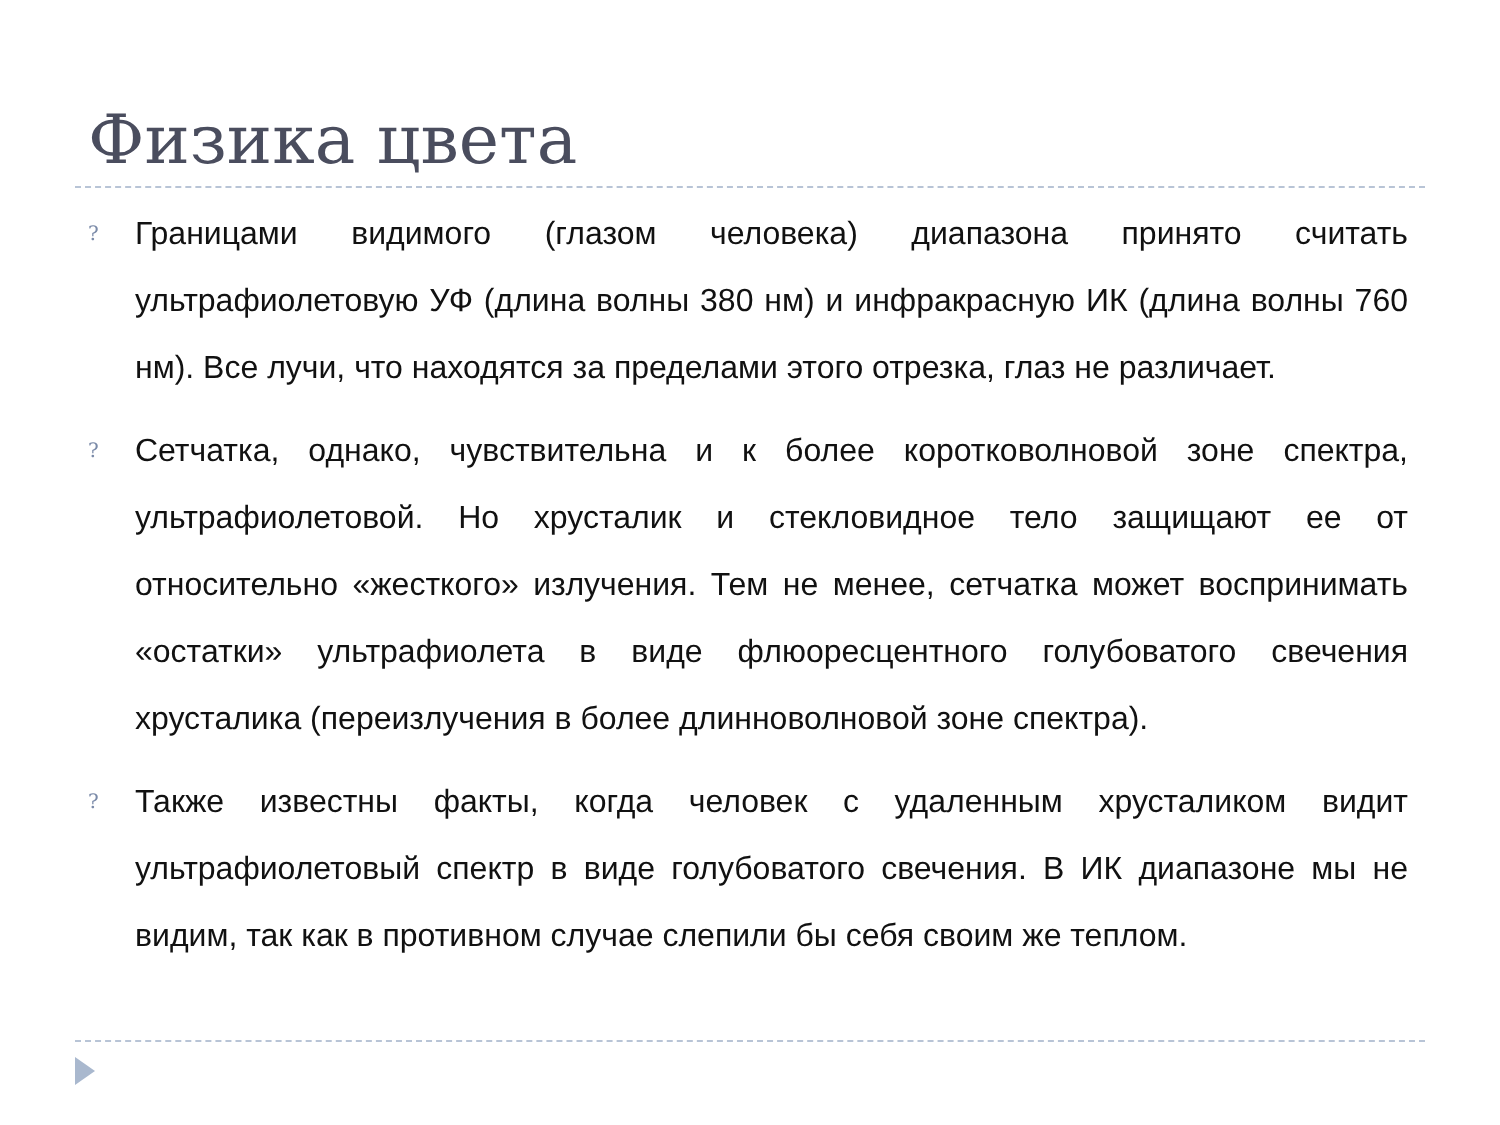Физика цвета
? Границами видимого (глазом человека) диапазона принято считать ультрафиолетовую УФ (длина волны 380 нм) и инфракрасную ИК (длина волны 760 нм). Все лучи, что находятся за пределами этого отрезка, глаз не различает.
? Сетчатка, однако, чувствительна и к более коротковолновой зоне спектра, ультрафиолетовой. Но хрусталик и стекловидное тело защищают ее от относительно «жесткого» излучения. Тем не менее, сетчатка может воспринимать «остатки» ультрафиолета в виде флюоресцентного голубоватого свечения хрусталика (переизлучения в более длинноволновой зоне спектра).
? Также известны факты, когда человек с удаленным хрусталиком видит ультрафиолетовый спектр в виде голубоватого свечения. В ИК диапазоне мы не видим, так как в противном случае слепили бы себя своим же теплом.